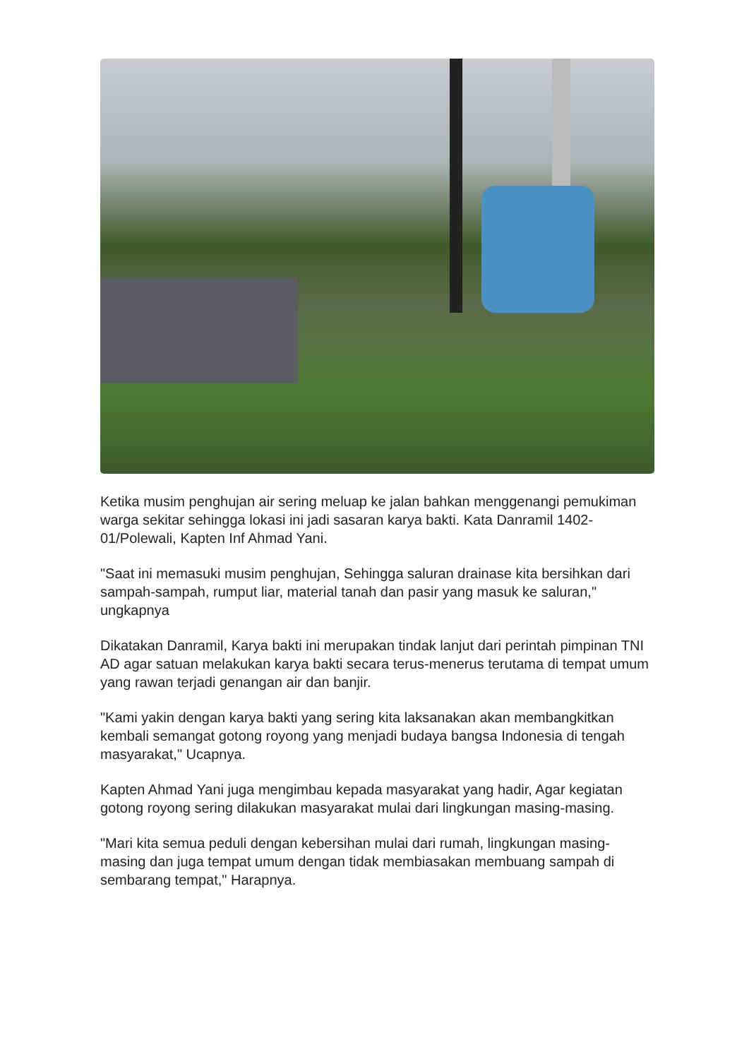Ketika musim penghujan air sering meluap ke jalan bahkan menggenangi pemukiman warga sekitar sehingga lokasi ini jadi sasaran karya bakti. Kata Danramil 1402-01/Polewali, Kapten Inf Ahmad Yani.
"Saat ini memasuki musim penghujan, Sehingga saluran drainase kita bersihkan dari sampah-sampah, rumput liar, material tanah dan pasir yang masuk ke saluran," ungkapnya
Dikatakan Danramil, Karya bakti ini merupakan tindak lanjut dari perintah pimpinan TNI AD agar satuan melakukan karya bakti secara terus-menerus terutama di tempat umum yang rawan terjadi genangan air dan banjir.
"Kami yakin dengan karya bakti yang sering kita laksanakan akan membangkitkan kembali semangat gotong royong yang menjadi budaya bangsa Indonesia di tengah masyarakat," Ucapnya.
Kapten Ahmad Yani juga mengimbau kepada masyarakat yang hadir, Agar kegiatan gotong royong sering dilakukan masyarakat mulai dari lingkungan masing-masing.
"Mari kita semua peduli dengan kebersihan mulai dari rumah, lingkungan masing-masing dan juga tempat umum dengan tidak membiasakan membuang sampah di sembarang tempat," Harapnya.